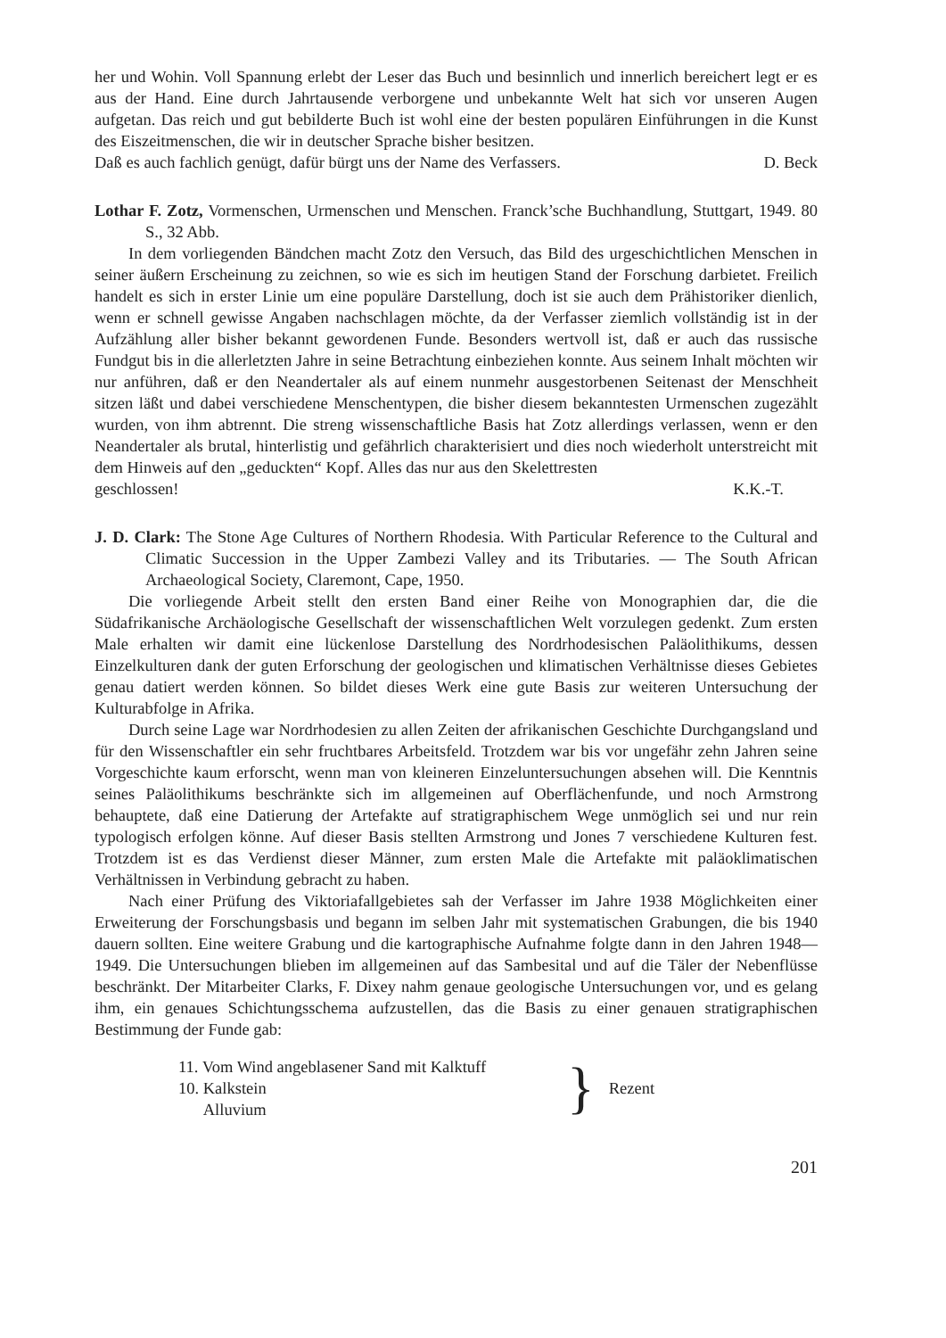her und Wohin. Voll Spannung erlebt der Leser das Buch und besinnlich und innerlich bereichert legt er es aus der Hand. Eine durch Jahrtausende verborgene und unbekannte Welt hat sich vor unseren Augen aufgetan. Das reich und gut bebilderte Buch ist wohl eine der besten populären Einführungen in die Kunst des Eiszeitmenschen, die wir in deutscher Sprache bisher besitzen.
Daß es auch fachlich genügt, dafür bürgt uns der Name des Verfassers. D. Beck
Lothar F. Zotz, Vormenschen, Urmenschen und Menschen. Franck’sche Buchhandlung, Stuttgart, 1949. 80 S., 32 Abb.
In dem vorliegenden Bändchen macht Zotz den Versuch, das Bild des urgeschichtlichen Menschen in seiner äußern Erscheinung zu zeichnen, so wie es sich im heutigen Stand der Forschung darbietet. Freilich handelt es sich in erster Linie um eine populäre Darstellung, doch ist sie auch dem Prähistoriker dienlich, wenn er schnell gewisse Angaben nachschlagen möchte, da der Verfasser ziemlich vollständig ist in der Aufzählung aller bisher bekannt gewordenen Funde. Besonders wertvoll ist, daß er auch das russische Fundgut bis in die allerletzten Jahre in seine Betrachtung einbeziehen konnte. Aus seinem Inhalt möchten wir nur anführen, daß er den Neandertaler als auf einem nunmehr ausgestorbenen Seitenast der Menschheit sitzen läßt und dabei verschiedene Menschentypen, die bisher diesem bekanntesten Urmenschen zugezählt wurden, von ihm abtrennt. Die streng wissenschaftliche Basis hat Zotz allerdings verlassen, wenn er den Neandertaler als brutal, hinterlistig und gefährlich charakterisiert und dies noch wiederholt unterstreicht mit dem Hinweis auf den „geduckten“ Kopf. Alles das nur aus den Skelettresten
geschlossen! K.K.-T.
J. D. Clark: The Stone Age Cultures of Northern Rhodesia. With Particular Reference to the Cultural and Climatic Succession in the Upper Zambezi Valley and its Tributaries. — The South African Archaeological Society, Claremont, Cape, 1950.
Die vorliegende Arbeit stellt den ersten Band einer Reihe von Monographien dar, die die Südafrikanische Archäologische Gesellschaft der wissenschaftlichen Welt vorzulegen gedenkt. Zum ersten Male erhalten wir damit eine lückenlose Darstellung des Nordrhodesischen Paläolithikums, dessen Einzelkulturen dank der guten Erforschung der geologischen und klimatischen Verhältnisse dieses Gebietes genau datiert werden können. So bildet dieses Werk eine gute Basis zur weiteren Untersuchung der Kulturabfolge in Afrika.
Durch seine Lage war Nordrhodesien zu allen Zeiten der afrikanischen Geschichte Durchgangsland und für den Wissenschaftler ein sehr fruchtbares Arbeitsfeld. Trotzdem war bis vor ungefähr zehn Jahren seine Vorgeschichte kaum erforscht, wenn man von kleineren Einzeluntersuchungen absehen will. Die Kenntnis seines Paläolithikums beschränkte sich im allgemeinen auf Oberflächenfunde, und noch Armstrong behauptete, daß eine Datierung der Artefakte auf stratigraphischem Wege unmöglich sei und nur rein typologisch erfolgen könne. Auf dieser Basis stellten Armstrong und Jones 7 verschiedene Kulturen fest. Trotzdem ist es das Verdienst dieser Männer, zum ersten Male die Artefakte mit paläoklimatischen Verhältnissen in Verbindung gebracht zu haben.
Nach einer Prüfung des Viktoriafallgebietes sah der Verfasser im Jahre 1938 Möglichkeiten einer Erweiterung der Forschungsbasis und begann im selben Jahr mit systematischen Grabungen, die bis 1940 dauern sollten. Eine weitere Grabung und die kartographische Aufnahme folgte dann in den Jahren 1948—1949. Die Untersuchungen blieben im allgemeinen auf das Sambesital und auf die Täler der Nebenflüsse beschränkt. Der Mitarbeiter Clarks, F. Dixey nahm genaue geologische Untersuchungen vor, und es gelang ihm, ein genaues Schichtungsschema aufzustellen, das die Basis zu einer genauen stratigraphischen Bestimmung der Funde gab:
11. Vom Wind angeblasener Sand mit Kalktuff
10. Kalkstein
Alluvium
}
Rezent
201